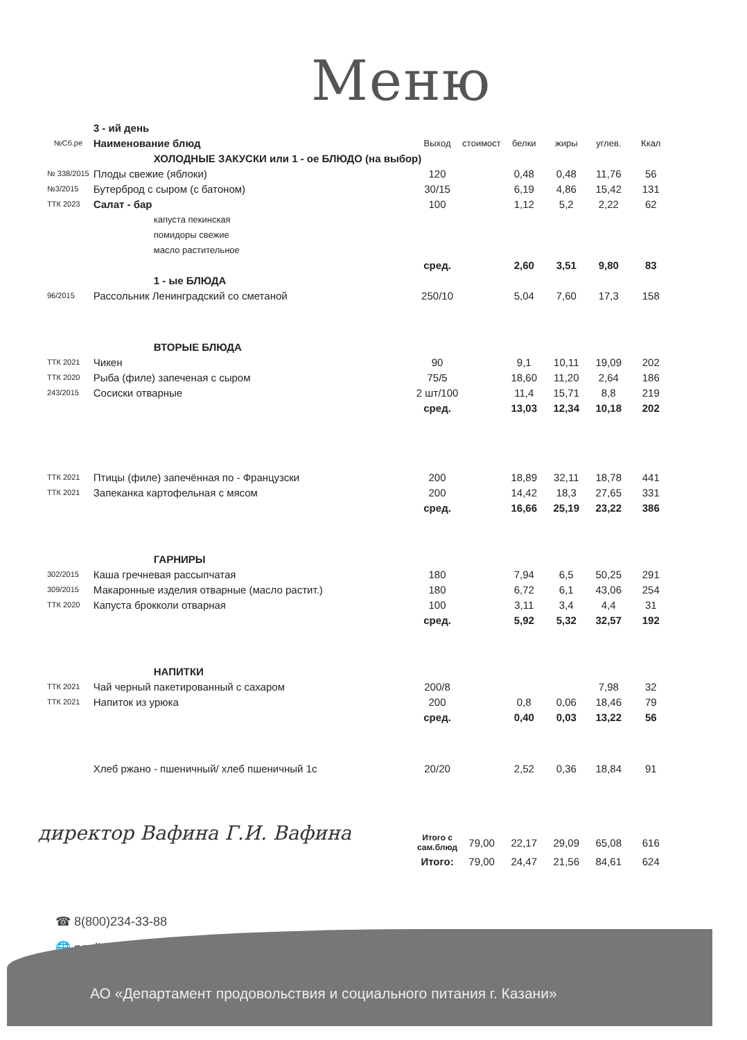Меню
| | 3 - ий день | | | | | | |
| №Сб.ре | Наименование блюд | Выход | стоимост | белки | жиры | углев. | Ккал |
| | ХОЛОДНЫЕ ЗАКУСКИ или 1 - ое БЛЮДО (на выбор) | | | | | | |
| № 338/2015 | Плоды свежие (яблоки) | 120 | | 0,48 | 0,48 | 11,76 | 56 |
| №3/2015 | Бутерброд с сыром (с батоном) | 30/15 | | 6,19 | 4,86 | 15,42 | 131 |
| ТТК 2023 | Салат - бар | 100 | | 1,12 | 5,2 | 2,22 | 62 |
| | капуста пекинская | | | | | | |
| | помидоры свежие | | | | | | |
| | масло растительное | | | | | | |
| | | сред. | | 2,60 | 3,51 | 9,80 | 83 |
| | 1 - ые БЛЮДА | | | | | | |
| 96/2015 | Рассольник Ленинградский со сметаной | 250/10 | | 5,04 | 7,60 | 17,3 | 158 |
| | ВТОРЫЕ БЛЮДА | | | | | | |
| ТТК 2021 | Чикен | 90 | | 9,1 | 10,11 | 19,09 | 202 |
| ТТК 2020 | Рыба (филе) запеченая с сыром | 75/5 | | 18,60 | 11,20 | 2,64 | 186 |
| 243/2015 | Сосиски отварные | 2 шт/100 | | 11,4 | 15,71 | 8,8 | 219 |
| | | сред. | | 13,03 | 12,34 | 10,18 | 202 |
| ТТК 2021 | Птицы (филе) запечённая по - Французски | 200 | | 18,89 | 32,11 | 18,78 | 441 |
| ТТК 2021 | Запеканка картофельная с мясом | 200 | | 14,42 | 18,3 | 27,65 | 331 |
| | | сред. | | 16,66 | 25,19 | 23,22 | 386 |
| | ГАРНИРЫ | | | | | | |
| 302/2015 | Каша гречневая рассыпчатая | 180 | | 7,94 | 6,5 | 50,25 | 291 |
| 309/2015 | Макаронные изделия отварные (масло растит.) | 180 | | 6,72 | 6,1 | 43,06 | 254 |
| ТТК 2020 | Капуста брокколи отварная | 100 | | 3,11 | 3,4 | 4,4 | 31 |
| | | сред. | | 5,92 | 5,32 | 32,57 | 192 |
| | НАПИТКИ | | | | | | |
| ТТК 2021 | Чай черный пакетированный с сахаром | 200/8 | | | | 7,98 | 32 |
| ТТК 2021 | Напиток из урюка | 200 | | 0,8 | 0,06 | 18,46 | 79 |
| | | сред. | | 0,40 | 0,03 | 13,22 | 56 |
| | Хлеб ржано - пшеничный/ хлеб пшеничный 1с | 20/20 | | 2,52 | 0,36 | 18,84 | 91 |
| | | Итого с сам.блюд | 79,00 | 22,17 | 29,09 | 65,08 | 616 |
| | | Итого: | 79,00 | 24,47 | 21,56 | 84,61 | 624 |
директор Вафина Г.И. Вафина
☎ 8(800)234-33-88
🌐 poelidovolen.ru
АО «Департамент продовольствия и социального питания г. Казани»